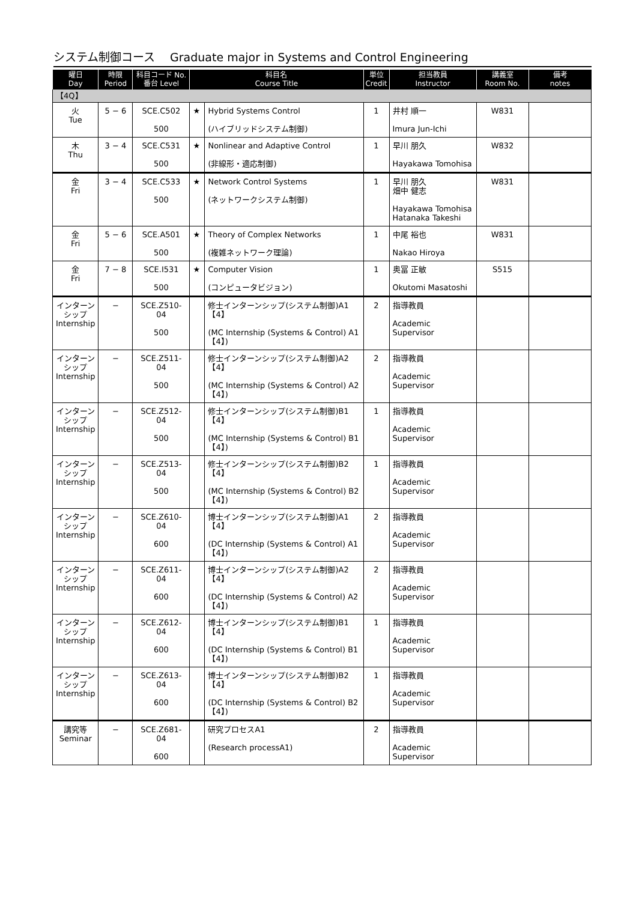システム制御コース　 Graduate major in Systems and Control Engineering
| 曜日 Day | 時限 Period | 科目コード No. 番台 Level | 科目名 Course Title | | 単位 Credit | 担当教員 Instructor | 講義室 Room No. | 備考 notes |
| --- | --- | --- | --- | --- | --- | --- | --- | --- |
| 【4Q】 | | | | | | | | |
| 火 Tue | 5 − 6 | SCE.C502 500 | ★ | Hybrid Systems Control (ハイブリッドシステム制御) | 1 | 井村 順一 Imura Jun-Ichi | W831 | |
| 木 Thu | 3 − 4 | SCE.C531 500 | ★ | Nonlinear and Adaptive Control (非線形・適応制御) | 1 | 早川 朋久 Hayakawa Tomohisa | W832 | |
| 金 Fri | 3 − 4 | SCE.C533 500 | ★ | Network Control Systems (ネットワークシステム制御) | 1 | 早川 朋久 畑中 健志 Hayakawa Tomohisa Hatanaka Takeshi | W831 | |
| 金 Fri | 5 − 6 | SCE.A501 500 | ★ | Theory of Complex Networks (複雑ネットワーク理論) | 1 | 中尾 裕也 Nakao Hiroya | W831 | |
| 金 Fri | 7 − 8 | SCE.I531 500 | ★ | Computer Vision (コンピュータビジョン) | 1 | 奥冨 正敏 Okutomi Masatoshi | S515 | |
| インターンシップ Internship | − | SCE.Z510-04 500 | | 修士インターンシップ(システム制御)A1【4】 (MC Internship (Systems & Control) A1【4】) | 2 | 指導教員 Academic Supervisor | | |
| インターンシップ Internship | − | SCE.Z511-04 500 | | 修士インターンシップ(システム制御)A2【4】 (MC Internship (Systems & Control) A2【4】) | 2 | 指導教員 Academic Supervisor | | |
| インターンシップ Internship | − | SCE.Z512-04 500 | | 修士インターンシップ(システム制御)B1【4】 (MC Internship (Systems & Control) B1【4】) | 1 | 指導教員 Academic Supervisor | | |
| インターンシップ Internship | − | SCE.Z513-04 500 | | 修士インターンシップ(システム制御)B2【4】 (MC Internship (Systems & Control) B2【4】) | 1 | 指導教員 Academic Supervisor | | |
| インターンシップ Internship | − | SCE.Z610-04 600 | | 博士インターンシップ(システム制御)A1【4】 (DC Internship (Systems & Control) A1【4】) | 2 | 指導教員 Academic Supervisor | | |
| インターンシップ Internship | − | SCE.Z611-04 600 | | 博士インターンシップ(システム制御)A2【4】 (DC Internship (Systems & Control) A2【4】) | 2 | 指導教員 Academic Supervisor | | |
| インターンシップ Internship | − | SCE.Z612-04 600 | | 博士インターンシップ(システム制御)B1【4】 (DC Internship (Systems & Control) B1【4】) | 1 | 指導教員 Academic Supervisor | | |
| インターンシップ Internship | − | SCE.Z613-04 600 | | 博士インターンシップ(システム制御)B2【4】 (DC Internship (Systems & Control) B2【4】) | 1 | 指導教員 Academic Supervisor | | |
| 講究等 Seminar | − | SCE.Z681-04 600 | | 研究プロセスA1 (Research processA1) | 2 | 指導教員 Academic Supervisor | | |